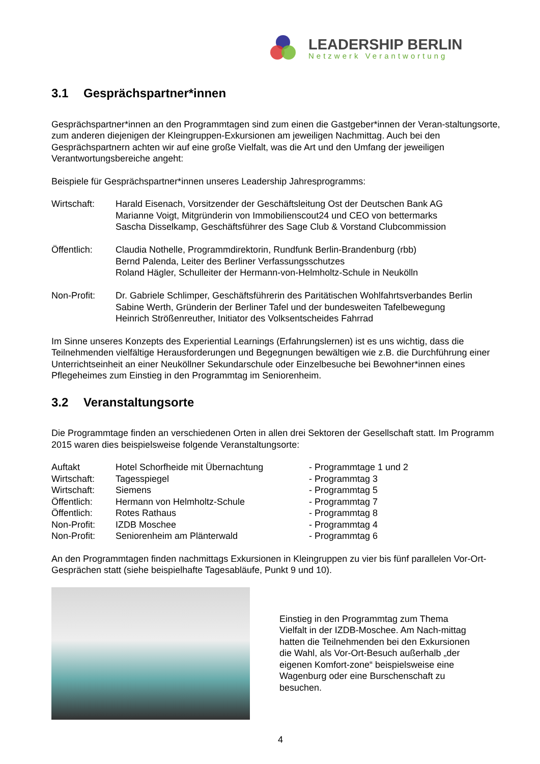LEADERSHIP BERLIN
Netzwerk Verantwortung
3.1 Gesprächspartner*innen
Gesprächspartner*innen an den Programmtagen sind zum einen die Gastgeber*innen der Veran-staltungsorte, zum anderen diejenigen der Kleingruppen-Exkursionen am jeweiligen Nachmittag. Auch bei den Gesprächspartnern achten wir auf eine große Vielfalt, was die Art und den Umfang der jeweiligen Verantwortungsbereiche angeht:
Beispiele für Gesprächspartner*innen unseres Leadership Jahresprogramms:
| Wirtschaft: | Harald Eisenach, Vorsitzender der Geschäftsleitung Ost der Deutschen Bank AG Marianne Voigt, Mitgründerin von Immobilienscout24 und CEO von bettermarks Sascha Disselkamp, Geschäftsführer des Sage Club & Vorstand Clubcommission |
| Öffentlich: | Claudia Nothelle, Programmdirektorin, Rundfunk Berlin-Brandenburg (rbb) Bernd Palenda, Leiter des Berliner Verfassungsschutzes Roland Hägler, Schulleiter der Hermann-von-Helmholtz-Schule in Neukölln |
| Non-Profit: | Dr. Gabriele Schlimper, Geschäftsführerin des Paritätischen Wohlfahrtsverbandes Berlin Sabine Werth, Gründerin der Berliner Tafel und der bundesweiten Tafelbewegung Heinrich Strößenreuther, Initiator des Volksentscheides Fahrrad |
Im Sinne unseres Konzepts des Experiential Learnings (Erfahrungslernen) ist es uns wichtig, dass die Teilnehmenden vielfältige Herausforderungen und Begegnungen bewältigen wie z.B. die Durchführung einer Unterrichtseinheit an einer Neuköllner Sekundarschule oder Einzelbesuche bei Bewohner*innen eines Pflegeheimes zum Einstieg in den Programmtag im Seniorenheim.
3.2 Veranstaltungsorte
Die Programmtage finden an verschiedenen Orten in allen drei Sektoren der Gesellschaft statt. Im Programm 2015 waren dies beispielsweise folgende Veranstaltungsorte:
| Auftakt | Hotel Schorfheide mit Übernachtung | - Programmtage 1 und 2 |
| Wirtschaft: | Tagesspiegel | - Programmtag 3 |
| Wirtschaft: | Siemens | - Programmtag 5 |
| Öffentlich: | Hermann von Helmholtz-Schule | - Programmtag 7 |
| Öffentlich: | Rotes Rathaus | - Programmtag 8 |
| Non-Profit: | IZDB Moschee | - Programmtag 4 |
| Non-Profit: | Seniorenheim am Plänterwald | - Programmtag 6 |
An den Programmtagen finden nachmittags Exkursionen in Kleingruppen zu vier bis fünf parallelen Vor-Ort-Gesprächen statt (siehe beispielhafte Tagesabläufe, Punkt 9 und 10).
Einstieg in den Programmtag zum Thema Vielfalt in der IZDB-Moschee. Am Nach-mittag hatten die Teilnehmenden bei den Exkursionen die Wahl, als Vor-Ort-Besuch außerhalb „der eigenen Komfort-zone“ beispielsweise eine Wagenburg oder eine Burschenschaft zu besuchen.
4